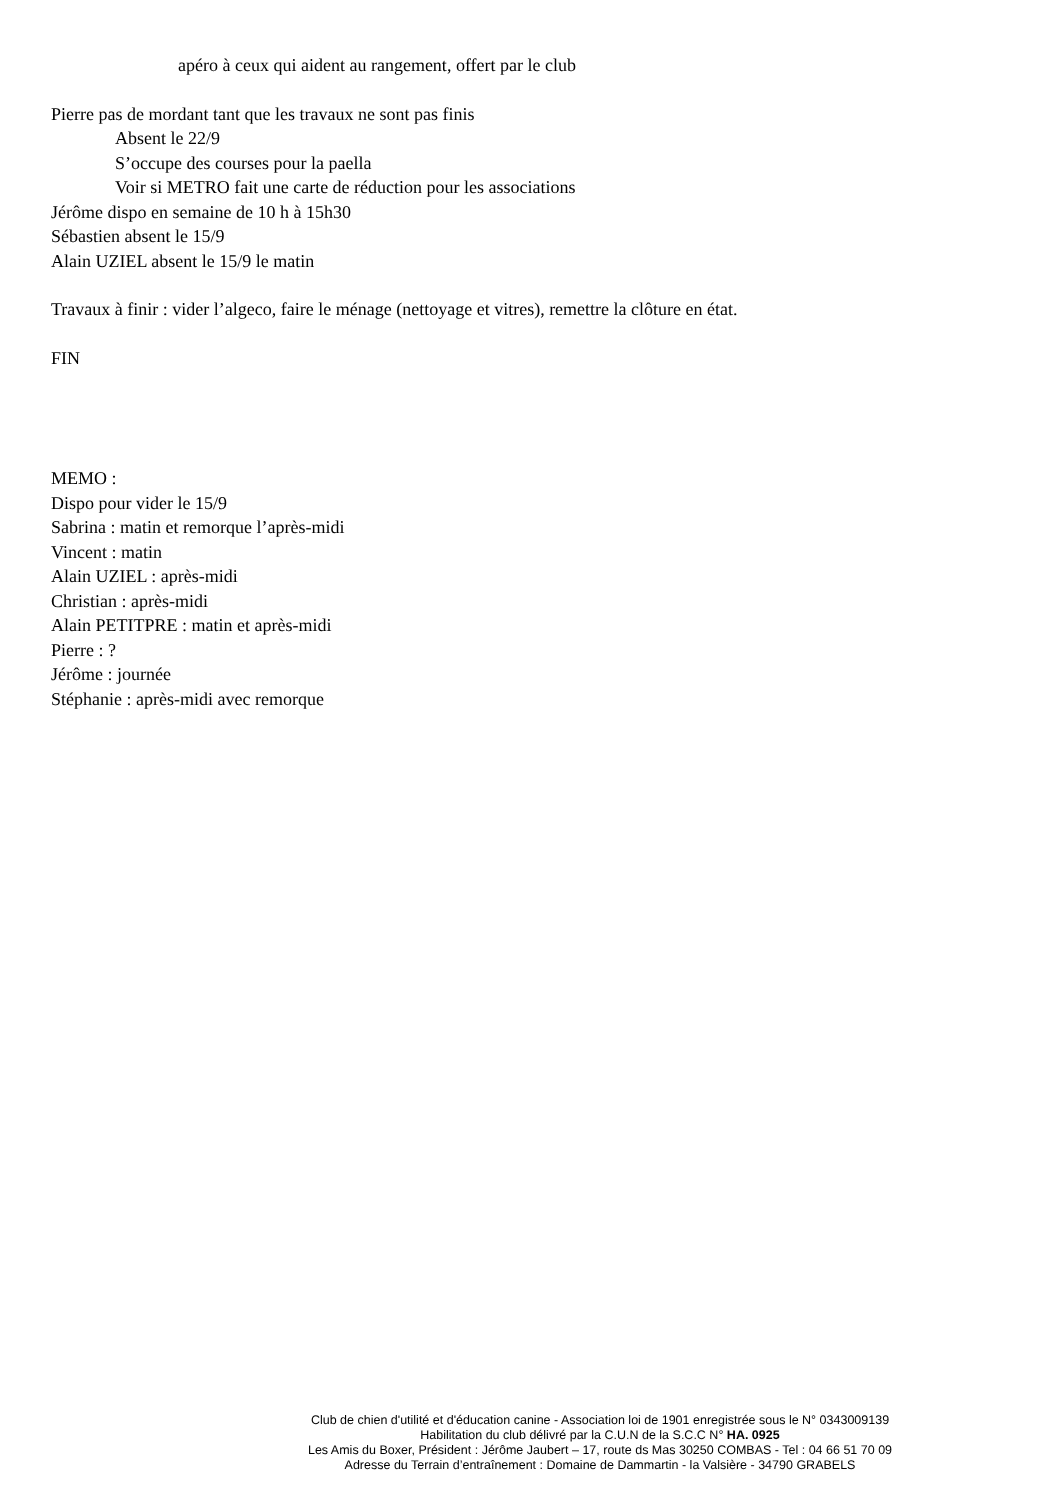apéro à ceux qui aident au rangement, offert par le club
Pierre pas de mordant tant que les travaux ne sont pas finis
Absent le 22/9
S’occupe des courses pour la paella
Voir si METRO fait une carte de réduction pour les associations
Jérôme dispo en semaine de 10 h à 15h30
Sébastien absent le 15/9
Alain UZIEL absent le 15/9 le matin
Travaux à finir : vider l’algeco, faire le ménage (nettoyage et vitres), remettre la clôture en état.
FIN
MEMO :
Dispo pour vider le 15/9
Sabrina : matin et remorque l’après-midi
Vincent : matin
Alain UZIEL : après-midi
Christian : après-midi
Alain PETITPRE : matin et après-midi
Pierre : ?
Jérôme : journée
Stéphanie : après-midi avec remorque
Club de chien d'utilité et d'éducation canine - Association loi de 1901 enregistrée sous le N° 0343009139
Habilitation du club délivré par la C.U.N de la S.C.C N° HA. 0925
Les Amis du Boxer, Président : Jérôme Jaubert – 17, route ds Mas 30250 COMBAS - Tel : 04 66 51 70 09
Adresse du Terrain d’entraînement : Domaine de Dammartin - la Valsière - 34790 GRABELS